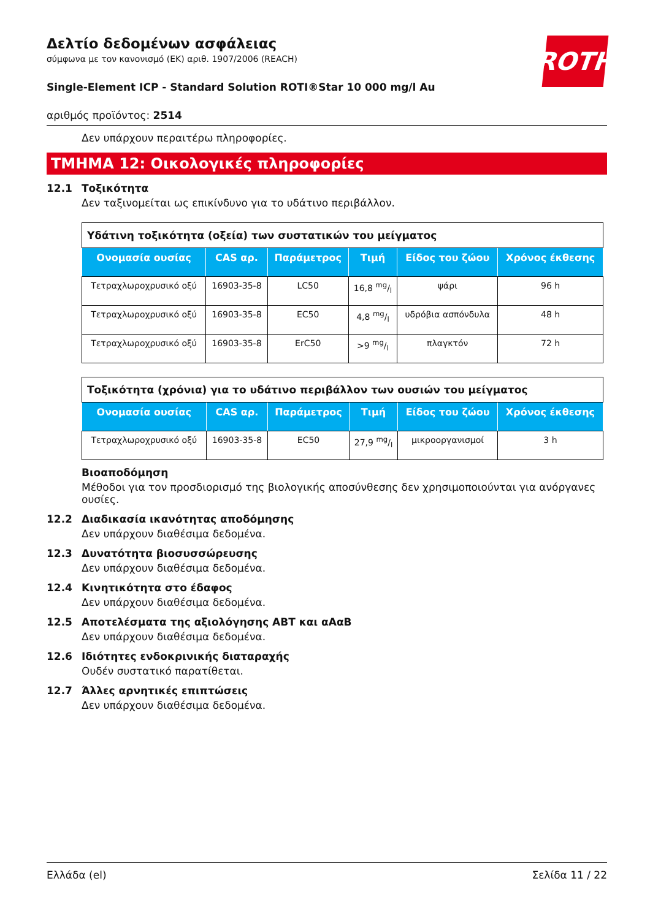ROTH
Δελτίο δεδομένων ασφάλειας
σύμφωνα με τον κανονισμό (ΕΚ) αριθ. 1907/2006 (REACH)
Single-Element ICP - Standard Solution ROTI®Star 10 000 mg/l Au
αριθμός προϊόντος: 2514
Δεν υπάρχουν περαιτέρω πληροφορίες.
ΤΜΗΜΑ 12: Οικολογικές πληροφορίες
12.1 Τοξικότητα
Δεν ταξινομείται ως επικίνδυνο για το υδάτινο περιβάλλον.
| Υδάτινη τοξικότητα (οξεία) των συστατικών του μείγματος | | | | | |
| Ονομασία ουσίας | CAS αρ. | Παράμετρος | Τιμή | Είδος του ζώου | Χρόνος έκθεσης |
| Τετραχλωροχρυσικό οξύ | 16903-35-8 | LC50 | 16,8 mg/l | ψάρι | 96 h |
| Τετραχλωροχρυσικό οξύ | 16903-35-8 | EC50 | 4,8 mg/l | υδρόβια ασπόνδυλα | 48 h |
| Τετραχλωροχρυσικό οξύ | 16903-35-8 | ErC50 | >9 mg/l | πλαγκτόν | 72 h |
| Τοξικότητα (χρόνια) για το υδάτινο περιβάλλον των ουσιών του μείγματος | | | | | |
| Ονομασία ουσίας | CAS αρ. | Παράμετρος | Τιμή | Είδος του ζώου | Χρόνος έκθεσης |
| Τετραχλωροχρυσικό οξύ | 16903-35-8 | EC50 | 27,9 mg/l | μικροοργανισμοί | 3 h |
Βιοαποδόμηση
Μέθοδοι για τον προσδιορισμό της βιολογικής αποσύνθεσης δεν χρησιμοποιούνται για ανόργανες ουσίες.
12.2 Διαδικασία ικανότητας αποδόμησης
Δεν υπάρχουν διαθέσιμα δεδομένα.
12.3 Δυνατότητα βιοσυσσώρευσης
Δεν υπάρχουν διαθέσιμα δεδομένα.
12.4 Κινητικότητα στο έδαφος
Δεν υπάρχουν διαθέσιμα δεδομένα.
12.5 Αποτελέσματα της αξιολόγησης ΑΒΤ και αΑαΒ
Δεν υπάρχουν διαθέσιμα δεδομένα.
12.6 Ιδιότητες ενδοκρινικής διαταραχής
Ουδέν συστατικό παρατίθεται.
12.7 Άλλες αρνητικές επιπτώσεις
Δεν υπάρχουν διαθέσιμα δεδομένα.
Ελλάδα (el) Σελίδα 11 / 22